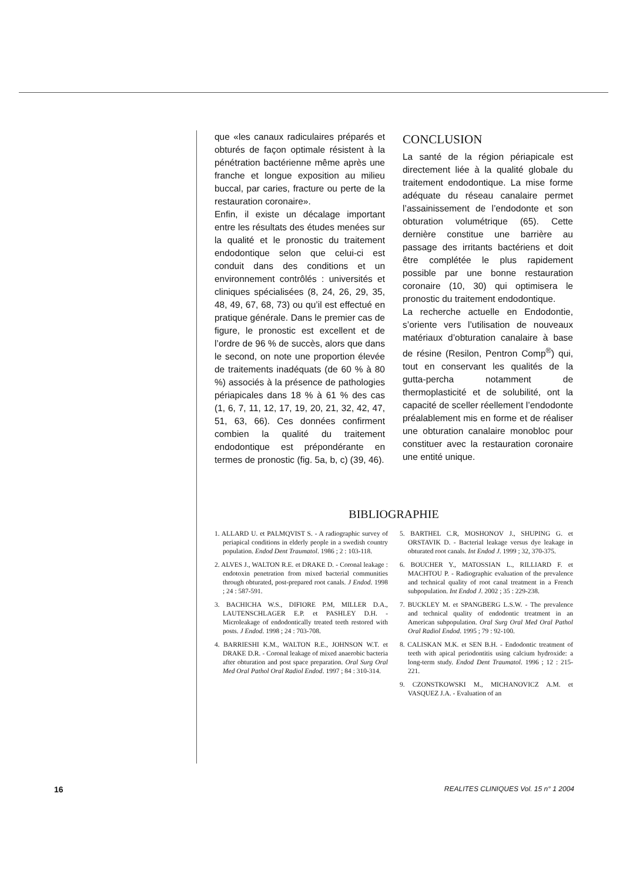que «les canaux radiculaires préparés et obturés de façon optimale résistent à la pénétration bactérienne même après une franche et longue exposition au milieu buccal, par caries, fracture ou perte de la restauration coronaire».
Enfin, il existe un décalage important entre les résultats des études menées sur la qualité et le pronostic du traitement endodontique selon que celui-ci est conduit dans des conditions et un environnement contrôlés : universités et cliniques spécialisées (8, 24, 26, 29, 35, 48, 49, 67, 68, 73) ou qu’il est effectué en pratique générale. Dans le premier cas de figure, le pronostic est excellent et de l’ordre de 96 % de succès, alors que dans le second, on note une proportion élevée de traitements inadéquats (de 60 % à 80 %) associés à la présence de pathologies périapicales dans 18 % à 61 % des cas (1, 6, 7, 11, 12, 17, 19, 20, 21, 32, 42, 47, 51, 63, 66). Ces données confirment combien la qualité du traitement endodontique est prépondérante en termes de pronostic (fig. 5a, b, c) (39, 46).
CONCLUSION
La santé de la région périapicale est directement liée à la qualité globale du traitement endodontique. La mise forme adéquate du réseau canalaire permet l’assainissement de l’endodonte et son obturation volumétrique (65). Cette dernière constitue une barrière au passage des irritants bactériens et doit être complétée le plus rapidement possible par une bonne restauration coronaire (10, 30) qui optimisera le pronostic du traitement endodontique.
La recherche actuelle en Endodontie, s’oriente vers l’utilisation de nouveaux matériaux d’obturation canalaire à base de résine (Resilon, Pentron Comp<sup>®</sup>) qui, tout en conservant les qualités de la gutta-percha notamment de thermoplasticité et de solubilité, ont la capacité de sceller réellement l’endodonte préalablement mis en forme et de réaliser une obturation canalaire monobloc pour constituer avec la restauration coronaire une entité unique.
BIBLIOGRAPHIE
1. ALLARD U. et PALMQVIST S. - A radiographic survey of periapical conditions in elderly people in a swedish country population. Endod Dent Traumatol. 1986 ; 2 : 103-118.
2. ALVES J., WALTON R.E. et DRAKE D. - Coronal leakage : endotoxin penetration from mixed bacterial communities through obturated, post-prepared root canals. J Endod. 1998 ; 24 : 587-591.
3. BACHICHA W.S., DIFIORE P.M, MILLER D.A., LAUTENSCHLAGER E.P. et PASHLEY D.H. - Microleakage of endodontically treated teeth restored with posts. J Endod. 1998 ; 24 : 703-708.
4. BARRIESHI K.M., WALTON R.E., JOHNSON W.T. et DRAKE D.R. - Coronal leakage of mixed anaerobic bacteria after obturation and post space preparation. Oral Surg Oral Med Oral Pathol Oral Radiol Endod. 1997 ; 84 : 310-314.
5. BARTHEL C.R, MOSHONOV J., SHUPING G. et ORSTAVIK D. - Bacterial leakage versus dye leakage in obturated root canals. Int Endod J. 1999 ; 32, 370-375.
6. BOUCHER Y., MATOSSIAN L., RILLIARD F. et MACHTOU P. - Radiographic evaluation of the prevalence and technical quality of root canal treatment in a French subpopulation. Int Endod J. 2002 ; 35 : 229-238.
7. BUCKLEY M. et SPANGBERG L.S.W. - The prevalence and technical quality of endodontic treatment in an American subpopulation. Oral Surg Oral Med Oral Pathol Oral Radiol Endod. 1995 ; 79 : 92-100.
8. CALISKAN M.K. et SEN B.H. - Endodontic treatment of teeth with apical periodontitis using calcium hydroxide: a long-term study. Endod Dent Traumatol. 1996 ; 12 : 215-221.
9. CZONSTKOWSKI M., MICHANOVICZ A.M. et VASQUEZ J.A. - Evaluation of an
16 REALITES CLINIQUES Vol. 15 n° 1 2004